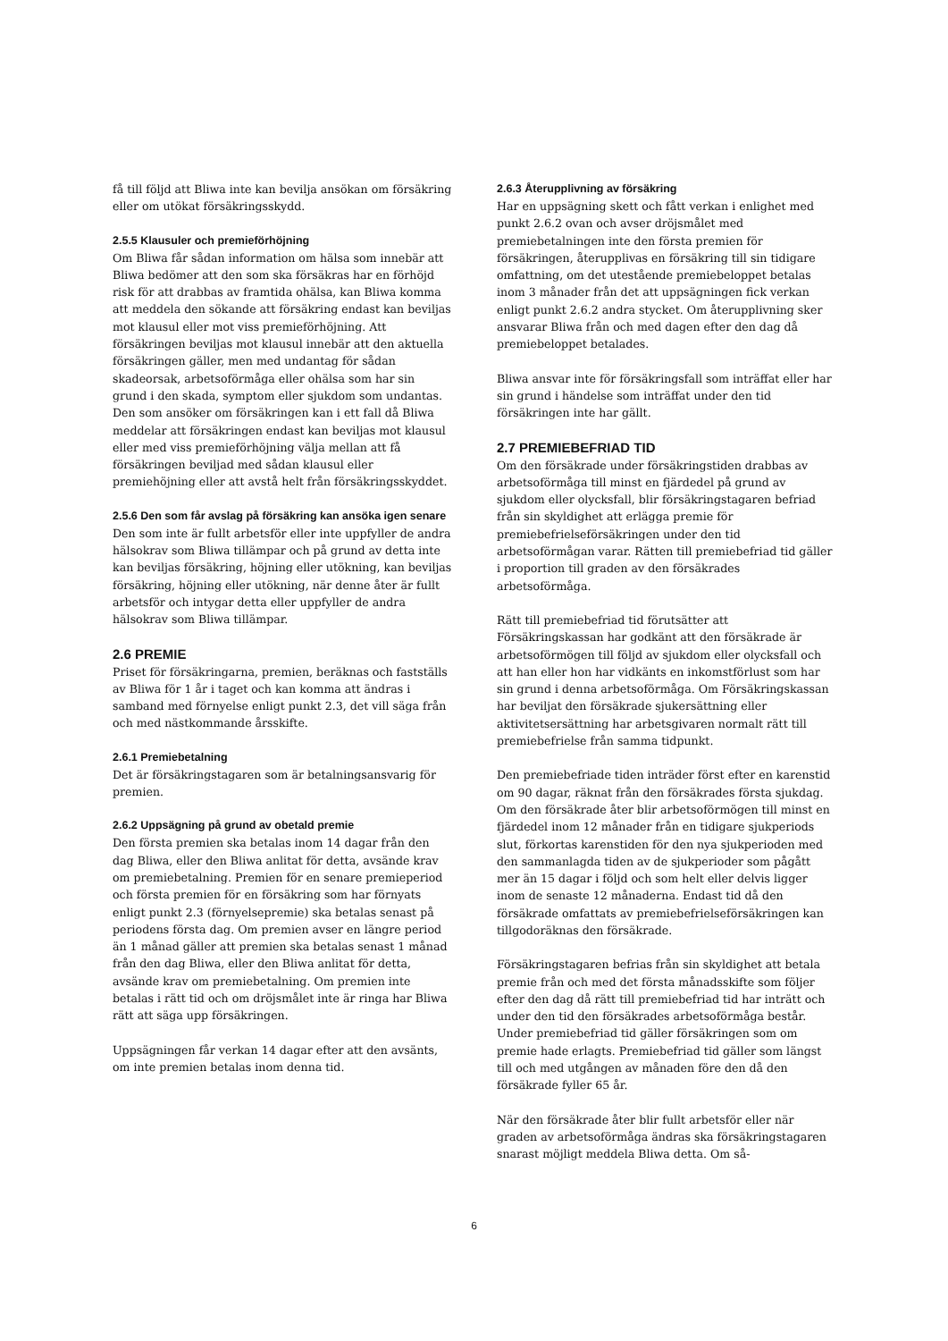få till följd att Bliwa inte kan bevilja ansökan om försäkring eller om utökat försäkringsskydd.
2.5.5 Klausuler och premieförhöjning
Om Bliwa får sådan information om hälsa som innebär att Bliwa bedömer att den som ska försäkras har en förhöjd risk för att drabbas av framtida ohälsa, kan Bliwa komma att meddela den sökande att försäkring endast kan beviljas mot klausul eller mot viss premieförhöjning. Att försäkringen beviljas mot klausul innebär att den aktuella försäkringen gäller, men med undantag för sådan skadeorsak, arbetsoförmåga eller ohälsa som har sin grund i den skada, symptom eller sjukdom som undantas. Den som ansöker om försäkringen kan i ett fall då Bliwa meddelar att försäkringen endast kan beviljas mot klausul eller med viss premieförhöjning välja mellan att få försäkringen beviljad med sådan klausul eller premiehöjning eller att avstå helt från försäkringsskyddet.
2.5.6 Den som får avslag på försäkring kan ansöka igen senare
Den som inte är fullt arbetsför eller inte uppfyller de andra hälsokrav som Bliwa tillämpar och på grund av detta inte kan beviljas försäkring, höjning eller utökning, kan beviljas försäkring, höjning eller utökning, när denne åter är fullt arbetsför och intygar detta eller uppfyller de andra hälsokrav som Bliwa tillämpar.
2.6 PREMIE
Priset för försäkringarna, premien, beräknas och fastställs av Bliwa för 1 år i taget och kan komma att ändras i samband med förnyelse enligt punkt 2.3, det vill säga från och med nästkommande årsskifte.
2.6.1 Premiebetalning
Det är försäkringstagaren som är betalningsansvarig för premien.
2.6.2 Uppsägning på grund av obetald premie
Den första premien ska betalas inom 14 dagar från den dag Bliwa, eller den Bliwa anlitat för detta, avsände krav om premiebetalning. Premien för en senare premieperiod och första premien för en försäkring som har förnyats enligt punkt 2.3 (förnyelsepremie) ska betalas senast på periodens första dag. Om premien avser en längre period än 1 månad gäller att premien ska betalas senast 1 månad från den dag Bliwa, eller den Bliwa anlitat för detta, avsände krav om premiebetalning. Om premien inte betalas i rätt tid och om dröjsmålet inte är ringa har Bliwa rätt att säga upp försäkringen.
Uppsägningen får verkan 14 dagar efter att den avsänts, om inte premien betalas inom denna tid.
2.6.3 Återupplivning av försäkring
Har en uppsägning skett och fått verkan i enlighet med punkt 2.6.2 ovan och avser dröjsmålet med premiebetalningen inte den första premien för försäkringen, återupplivas en försäkring till sin tidigare omfattning, om det utestående premiebeloppet betalas inom 3 månader från det att uppsägningen fick verkan enligt punkt 2.6.2 andra stycket. Om återupplivning sker ansvarar Bliwa från och med dagen efter den dag då premiebeloppet betalades.
Bliwa ansvar inte för försäkringsfall som inträffat eller har sin grund i händelse som inträffat under den tid försäkringen inte har gällt.
2.7 PREMIEBEFRIAD TID
Om den försäkrade under försäkringstiden drabbas av arbetsoförmåga till minst en fjärdedel på grund av sjukdom eller olycksfall, blir försäkringstagaren befriad från sin skyldighet att erlägga premie för premiebefrielseförsäkringen under den tid arbetsoförmågan varar. Rätten till premiebefriad tid gäller i proportion till graden av den försäkrades arbetsoförmåga.
Rätt till premiebefriad tid förutsätter att Försäkringskassan har godkänt att den försäkrade är arbetsoförmögen till följd av sjukdom eller olycksfall och att han eller hon har vidkänts en inkomstförlust som har sin grund i denna arbetsoförmåga. Om Försäkringskassan har beviljat den försäkrade sjukersättning eller aktivitetsersättning har arbetsgivaren normalt rätt till premiebefrielse från samma tidpunkt.
Den premiebefriade tiden inträder först efter en karenstid om 90 dagar, räknat från den försäkrades första sjukdag. Om den försäkrade åter blir arbetsoförmögen till minst en fjärdedel inom 12 månader från en tidigare sjukperiods slut, förkortas karenstiden för den nya sjukperioden med den sammanlagda tiden av de sjukperioder som pågått mer än 15 dagar i följd och som helt eller delvis ligger inom de senaste 12 månaderna. Endast tid då den försäkrade omfattats av premiebefrielseförsäkringen kan tillgodoräknas den försäkrade.
Försäkringstagaren befrias från sin skyldighet att betala premie från och med det första månadsskifte som följer efter den dag då rätt till premiebefriad tid har inträtt och under den tid den försäkrades arbetsoförmåga består. Under premiebefriad tid gäller försäkringen som om premie hade erlagts. Premiebefriad tid gäller som längst till och med utgången av månaden före den då den försäkrade fyller 65 år.
När den försäkrade åter blir fullt arbetsför eller när graden av arbetsoförmåga ändras ska försäkringstagaren snarast möjligt meddela Bliwa detta. Om så-
6